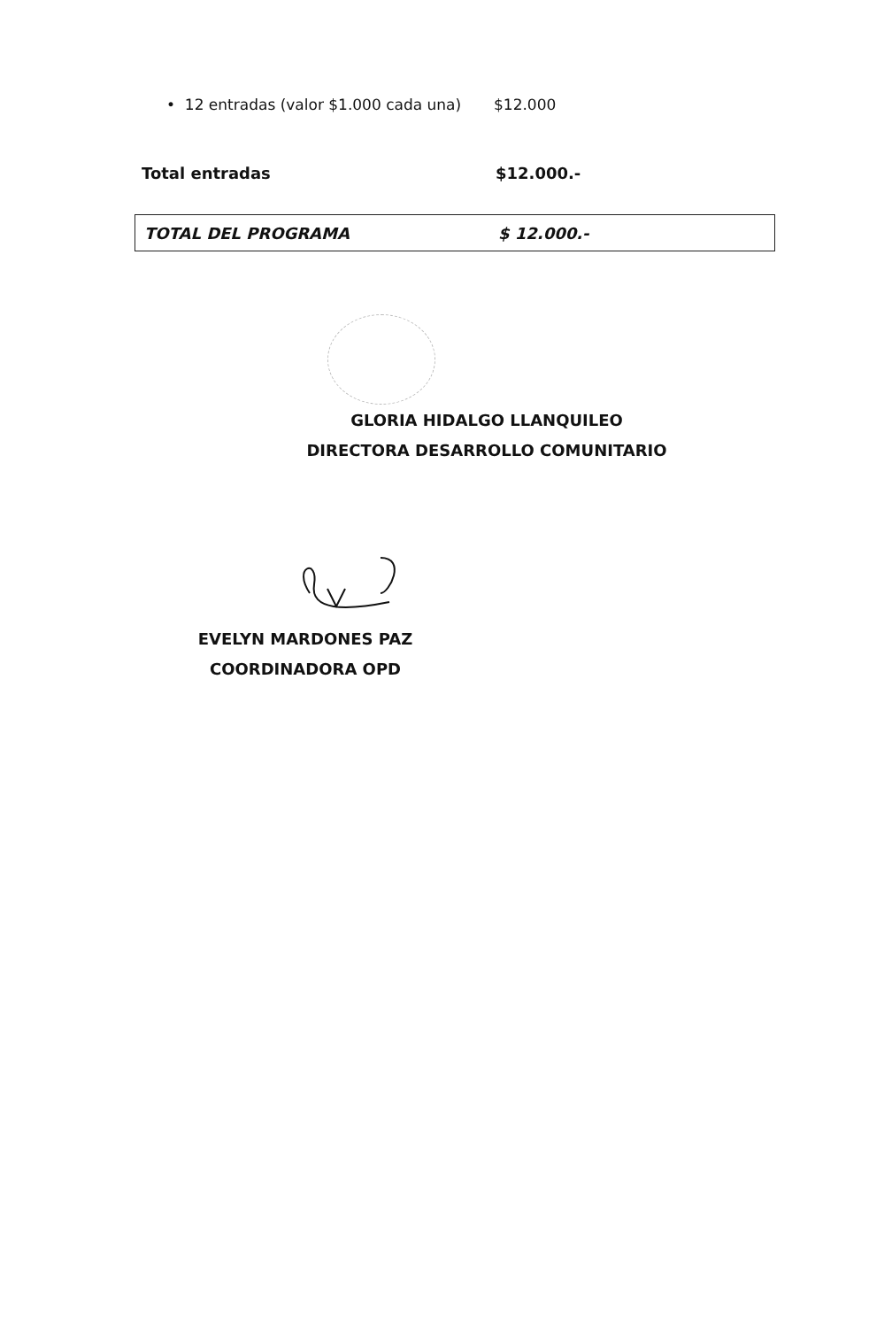• 12 entradas (valor $1.000 cada una)
$12.000
Total entradas $12.000.-
TOTAL DEL PROGRAMA $ 12.000.-
GLORIA HIDALGO LLANQUILEO
DIRECTORA DESARROLLO COMUNITARIO
EVELYN MARDONES PAZ
COORDINADORA OPD